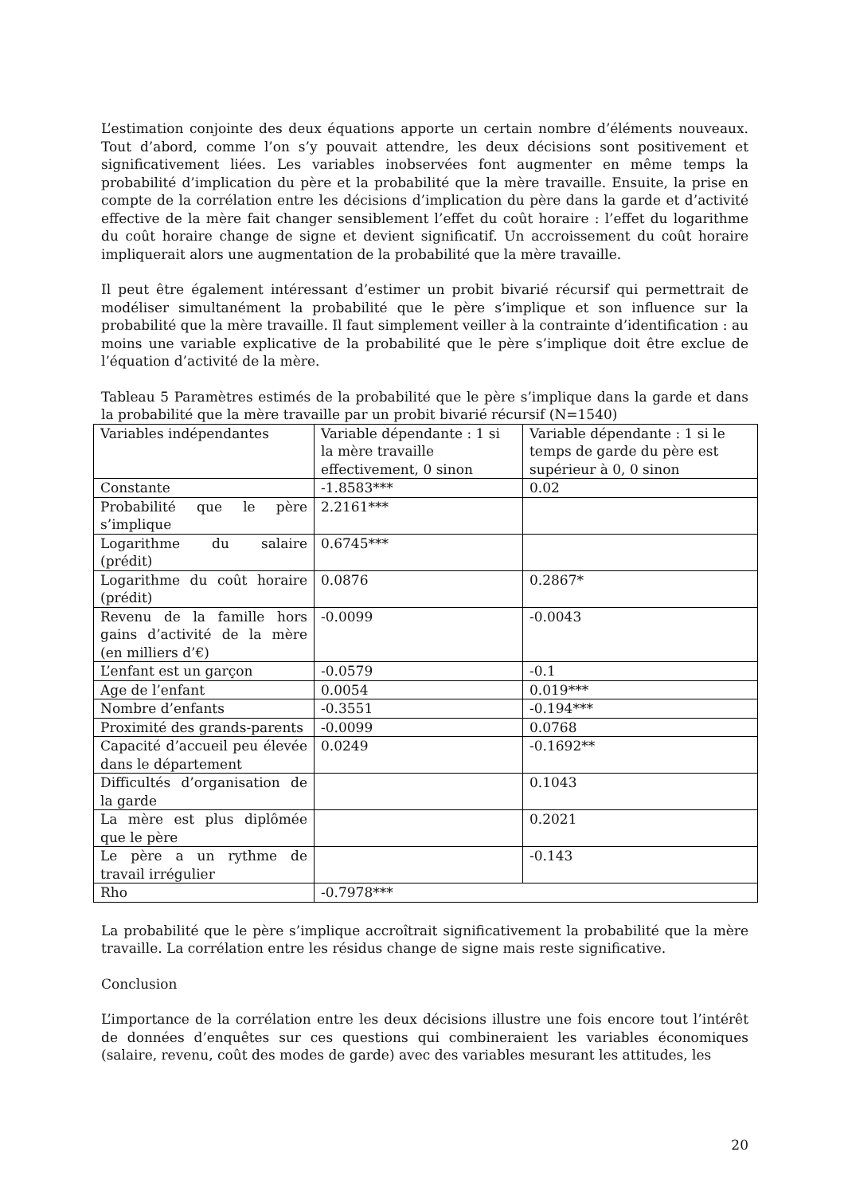L’estimation conjointe des deux équations apporte un certain nombre d’éléments nouveaux. Tout d’abord, comme l’on s’y pouvait attendre, les deux décisions sont positivement et significativement liées. Les variables inobservées font augmenter en même temps la probabilité d’implication du père et la probabilité que la mère travaille. Ensuite, la prise en compte de la corrélation entre les décisions d’implication du père dans la garde et d’activité effective de la mère fait changer sensiblement l’effet du coût horaire : l’effet du logarithme du coût horaire change de signe et devient significatif. Un accroissement du coût horaire impliquerait alors une augmentation de la probabilité que la mère travaille.
Il peut être également intéressant d’estimer un probit bivarié récursif qui permettrait de modéliser simultanément la probabilité que le père s’implique et son influence sur la probabilité que la mère travaille. Il faut simplement veiller à la contrainte d’identification : au moins une variable explicative de la probabilité que le père s’implique doit être exclue de l’équation d’activité de la mère.
Tableau 5 Paramètres estimés de la probabilité que le père s’implique dans la garde et dans la probabilité que la mère travaille par un probit bivarié récursif (N=1540)
| Variables indépendantes | Variable dépendante : 1 si la mère travaille effectivement, 0 sinon | Variable dépendante : 1 si le temps de garde du père est supérieur à 0, 0 sinon |
| Constante | -1.8583*** | 0.02 |
| Probabilité que le père s’implique | 2.2161*** | |
| Logarithme du salaire (prédit) | 0.6745*** | |
| Logarithme du coût horaire (prédit) | 0.0876 | 0.2867* |
| Revenu de la famille hors gains d’activité de la mère (en milliers d’€) | -0.0099 | -0.0043 |
| L’enfant est un garçon | -0.0579 | -0.1 |
| Age de l’enfant | 0.0054 | 0.019*** |
| Nombre d’enfants | -0.3551 | -0.194*** |
| Proximité des grands-parents | -0.0099 | 0.0768 |
| Capacité d’accueil peu élevée dans le département | 0.0249 | -0.1692** |
| Difficultés d’organisation de la garde | | 0.1043 |
| La mère est plus diplômée que le père | | 0.2021 |
| Le père a un rythme de travail irrégulier | | -0.143 |
| Rho | -0.7978*** | |
La probabilité que le père s’implique accroîtrait significativement la probabilité que la mère travaille. La corrélation entre les résidus change de signe mais reste significative.
Conclusion
L’importance de la corrélation entre les deux décisions illustre une fois encore tout l’intérêt de données d’enquêtes sur ces questions qui combineraient les variables économiques (salaire, revenu, coût des modes de garde) avec des variables mesurant les attitudes, les
20